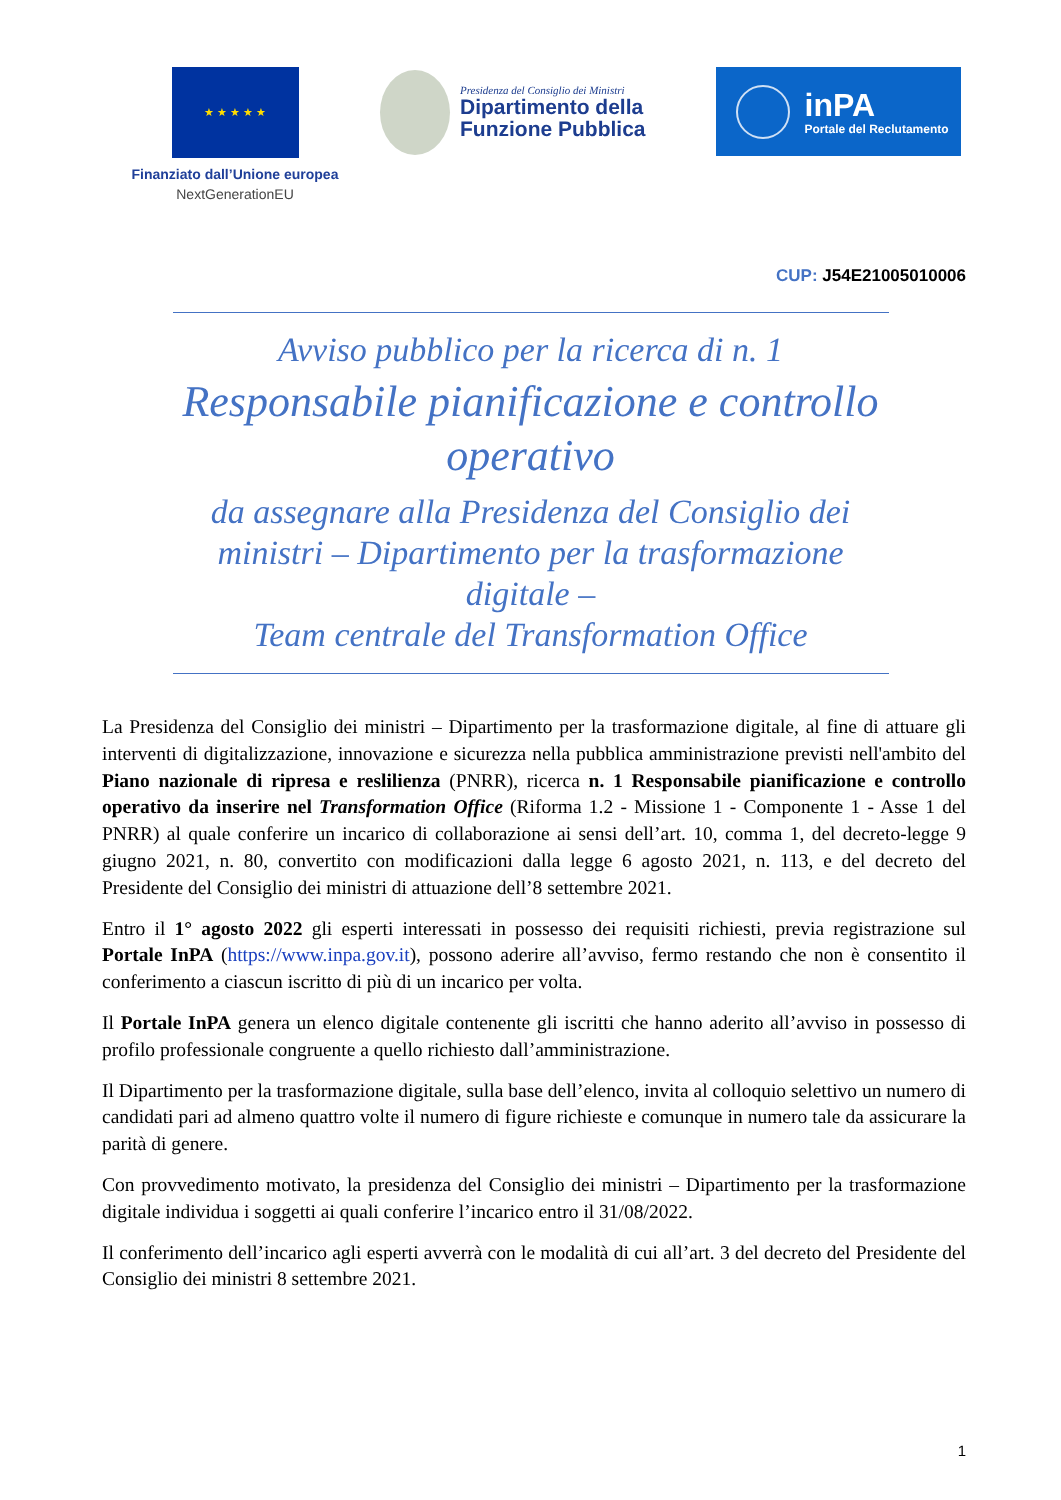★ ★ ★ ★ ★
Finanziato dall’Unione europea
NextGenerationEU
Presidenza del Consiglio dei Ministri
Dipartimento della
Funzione Pubblica
inPA
Portale del Reclutamento
CUP: J54E21005010006
Avviso pubblico per la ricerca di n. 1
Responsabile pianificazione e controllo operativo
da assegnare alla Presidenza del Consiglio dei ministri – Dipartimento per la trasformazione digitale –
Team centrale del Transformation Office
La Presidenza del Consiglio dei ministri – Dipartimento per la trasformazione digitale, al fine di attuare gli interventi di digitalizzazione, innovazione e sicurezza nella pubblica amministrazione previsti nell'ambito del Piano nazionale di ripresa e reslilienza (PNRR), ricerca n. 1 Responsabile pianificazione e controllo operativo da inserire nel Transformation Office (Riforma 1.2 - Missione 1 - Componente 1 - Asse 1 del PNRR) al quale conferire un incarico di collaborazione ai sensi dell’art. 10, comma 1, del decreto-legge 9 giugno 2021, n. 80, convertito con modificazioni dalla legge 6 agosto 2021, n. 113, e del decreto del Presidente del Consiglio dei ministri di attuazione dell’8 settembre 2021.
Entro il 1° agosto 2022 gli esperti interessati in possesso dei requisiti richiesti, previa registrazione sul Portale InPA (https://www.inpa.gov.it), possono aderire all’avviso, fermo restando che non è consentito il conferimento a ciascun iscritto di più di un incarico per volta.
Il Portale InPA genera un elenco digitale contenente gli iscritti che hanno aderito all’avviso in possesso di profilo professionale congruente a quello richiesto dall’amministrazione.
Il Dipartimento per la trasformazione digitale, sulla base dell’elenco, invita al colloquio selettivo un numero di candidati pari ad almeno quattro volte il numero di figure richieste e comunque in numero tale da assicurare la parità di genere.
Con provvedimento motivato, la presidenza del Consiglio dei ministri – Dipartimento per la trasformazione digitale individua i soggetti ai quali conferire l’incarico entro il 31/08/2022.
Il conferimento dell’incarico agli esperti avverrà con le modalità di cui all’art. 3 del decreto del Presidente del Consiglio dei ministri 8 settembre 2021.
1